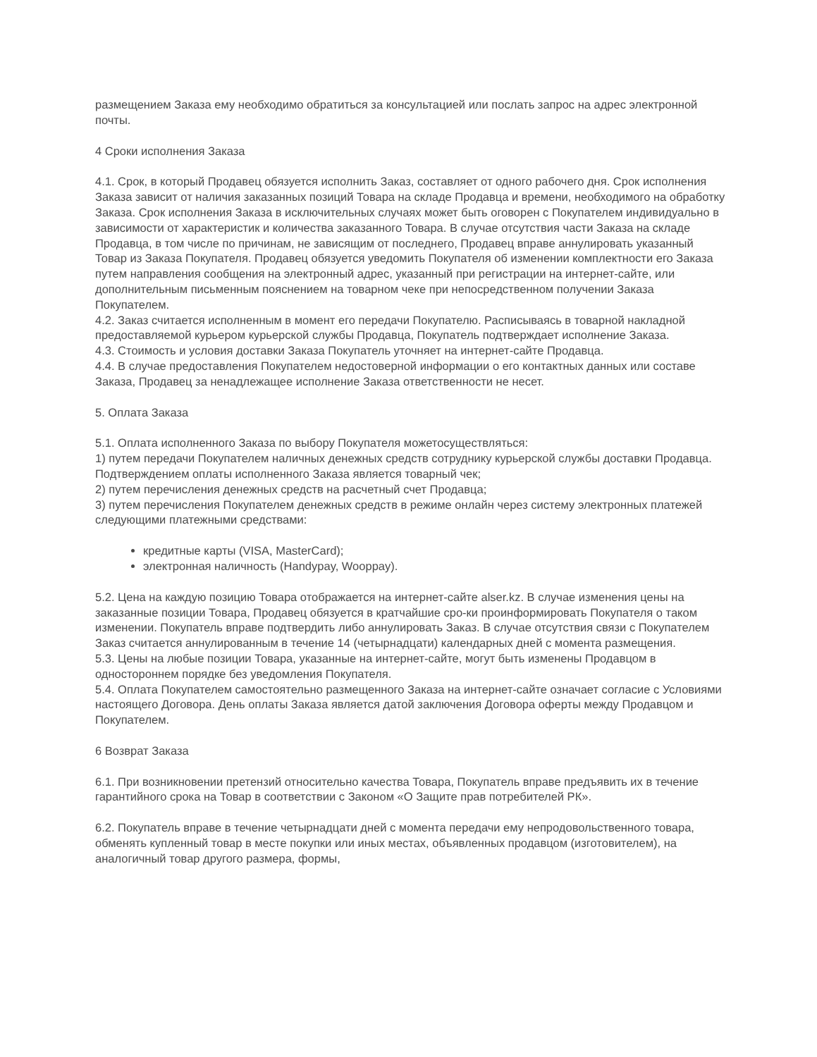размещением Заказа ему необходимо обратиться за консультацией или послать запрос на адрес электронной почты.
4 Сроки исполнения Заказа
4.1. Срок, в который Продавец обязуется исполнить Заказ, составляет от одного рабочего дня. Срок исполнения Заказа зависит от наличия заказанных позиций Товара на складе Продавца и времени, необходимого на обработку Заказа. Срок исполнения Заказа в исключительных случаях может быть оговорен с Покупателем индивидуально в зависимости от характеристик и количества заказанного Товара. В случае отсутствия части Заказа на складе Продавца, в том числе по причинам, не зависящим от последнего, Продавец вправе аннулировать указанный Товар из Заказа Покупателя. Продавец обязуется уведомить Покупателя об изменении комплектности его Заказа путем направления сообщения на электронный адрес, указанный при регистрации на интернет-сайте, или дополнительным письменным пояснением на товарном чеке при непосредственном получении Заказа Покупателем.
4.2. Заказ считается исполненным в момент его передачи Покупателю. Расписываясь в товарной накладной предоставляемой курьером курьерской службы Продавца, Покупатель подтверждает исполнение Заказа.
4.3. Стоимость и условия доставки Заказа Покупатель уточняет на интернет-сайте Продавца.
4.4. В случае предоставления Покупателем недостоверной информации о его контактных данных или составе Заказа, Продавец за ненадлежащее исполнение Заказа ответственности не несет.
5. Оплата Заказа
5.1. Оплата исполненного Заказа по выбору Покупателя можетосуществляться:
1) путем передачи Покупателем наличных денежных средств сотруднику курьерской службы доставки Продавца. Подтверждением оплаты исполненного Заказа является товарный чек;
2) путем перечисления денежных средств на расчетный счет Продавца;
3) путем перечисления Покупателем денежных средств в режиме онлайн через систему электронных платежей следующими платежными средствами:
кредитные карты (VISA, MasterCard);
электронная наличность (Handypay, Wooppay).
5.2. Цена на каждую позицию Товара отображается на интернет-сайте alser.kz. В случае изменения цены на заказанные позиции Товара, Продавец обязуется в кратчайшие сро-ки проинформировать Покупателя о таком изменении. Покупатель вправе подтвердить либо аннулировать Заказ. В случае отсутствия связи с Покупателем Заказ считается аннулированным в течение 14 (четырнадцати) календарных дней с момента размещения.
5.3. Цены на любые позиции Товара, указанные на интернет-сайте, могут быть изменены Продавцом в одностороннем порядке без уведомления Покупателя.
5.4. Оплата Покупателем самостоятельно размещенного Заказа на интернет-сайте означает согласие с Условиями настоящего Договора. День оплаты Заказа является датой заключения Договора оферты между Продавцом и Покупателем.
6 Возврат Заказа
6.1. При возникновении претензий относительно качества Товара, Покупатель вправе предъявить их в течение гарантийного срока на Товар в соответствии с Законом «О Защите прав потребителей РК».
6.2. Покупатель вправе в течение четырнадцати дней с момента передачи ему непродовольственного товара, обменять купленный товар в месте покупки или иных местах, объявленных продавцом (изготовителем), на аналогичный товар другого размера, формы,